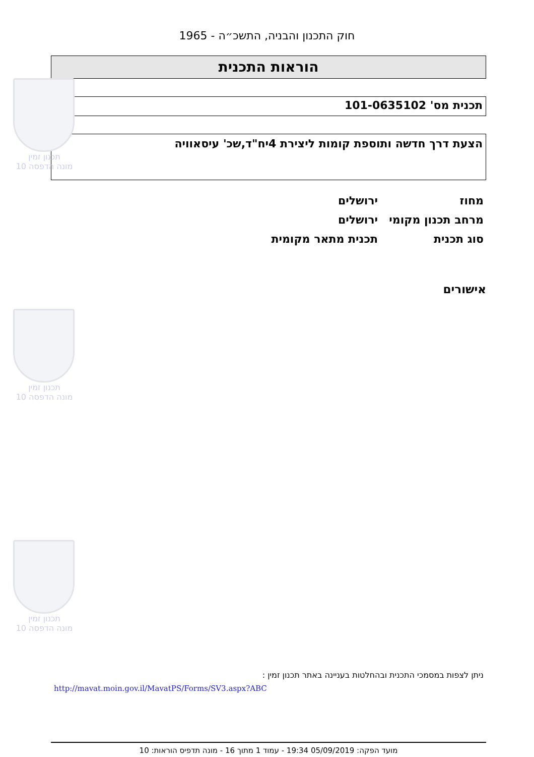חוק התכנון והבניה, התשכ״ה - 1965
הוראות התכנית
תכנית מס' 101-0635102
הצעת דרך חדשה ותוספת קומות ליצירת 4יח"ד,שכ' עיסאוויה
מחוז ירושלים
מרחב תכנון מקומי ירושלים
סוג תכנית תכנית מתאר מקומית
אישורים
תכנון זמין
מונה הדפסה 10
תכנון זמין
מונה הדפסה 10
תכנון זמין
מונה הדפסה 10
ניתן לצפות במסמכי התכנית ובהחלטות בעניינה באתר תכנון זמין :
http://mavat.moin.gov.il/MavatPS/Forms/SV3.aspx?ABC
מועד הפקה: 05/09/2019 19:34 - עמוד 1 מתוך 16 - מונה תדפיס הוראות: 10